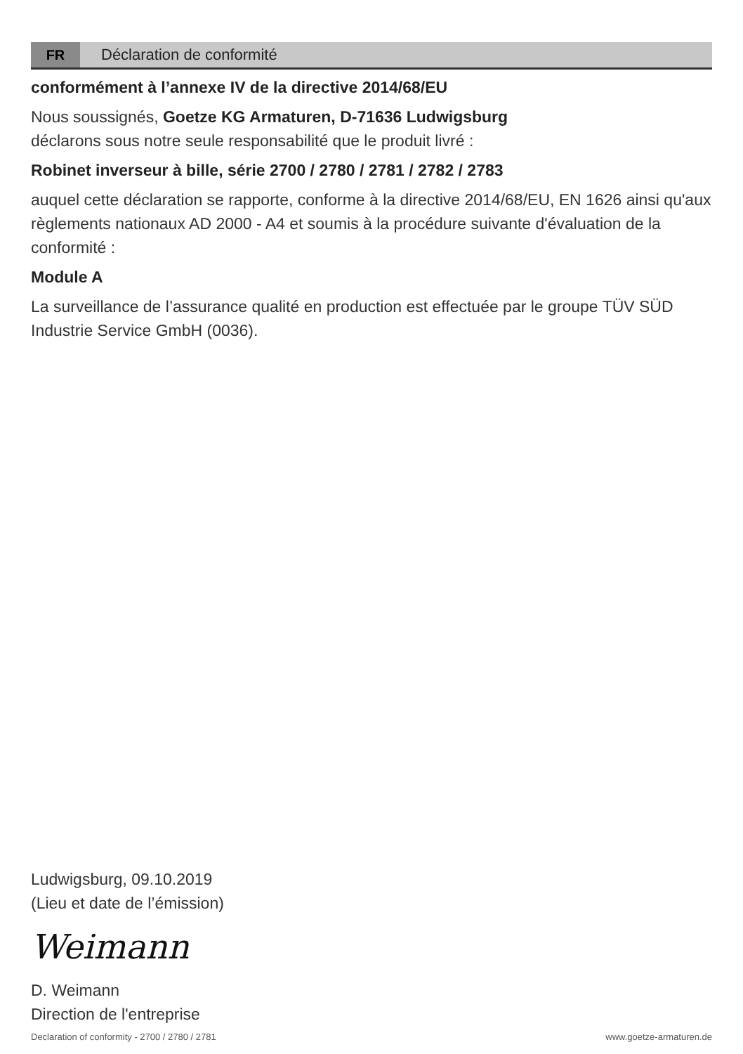FR
Déclaration de conformité
conformément à l’annexe IV de la directive 2014/68/EU
Nous soussignés, Goetze KG Armaturen, D-71636 Ludwigsburg
déclarons sous notre seule responsabilité que le produit livré :
Robinet inverseur à bille, série 2700 / 2780 / 2781 / 2782 / 2783
auquel cette déclaration se rapporte, conforme à la directive 2014/68/EU, EN 1626 ainsi qu'aux règlements nationaux AD 2000 - A4 et soumis à la procédure suivante d'évaluation de la conformité :
Module A
La surveillance de l’assurance qualité en production est effectuée par le groupe TÜV SÜD Industrie Service GmbH (0036).
Ludwigsburg, 09.10.2019
(Lieu et date de l’émission)
Weimann
D. Weimann
Direction de l'entreprise
Declaration of conformity - 2700 / 2780 / 2781 www.goetze-armaturen.de